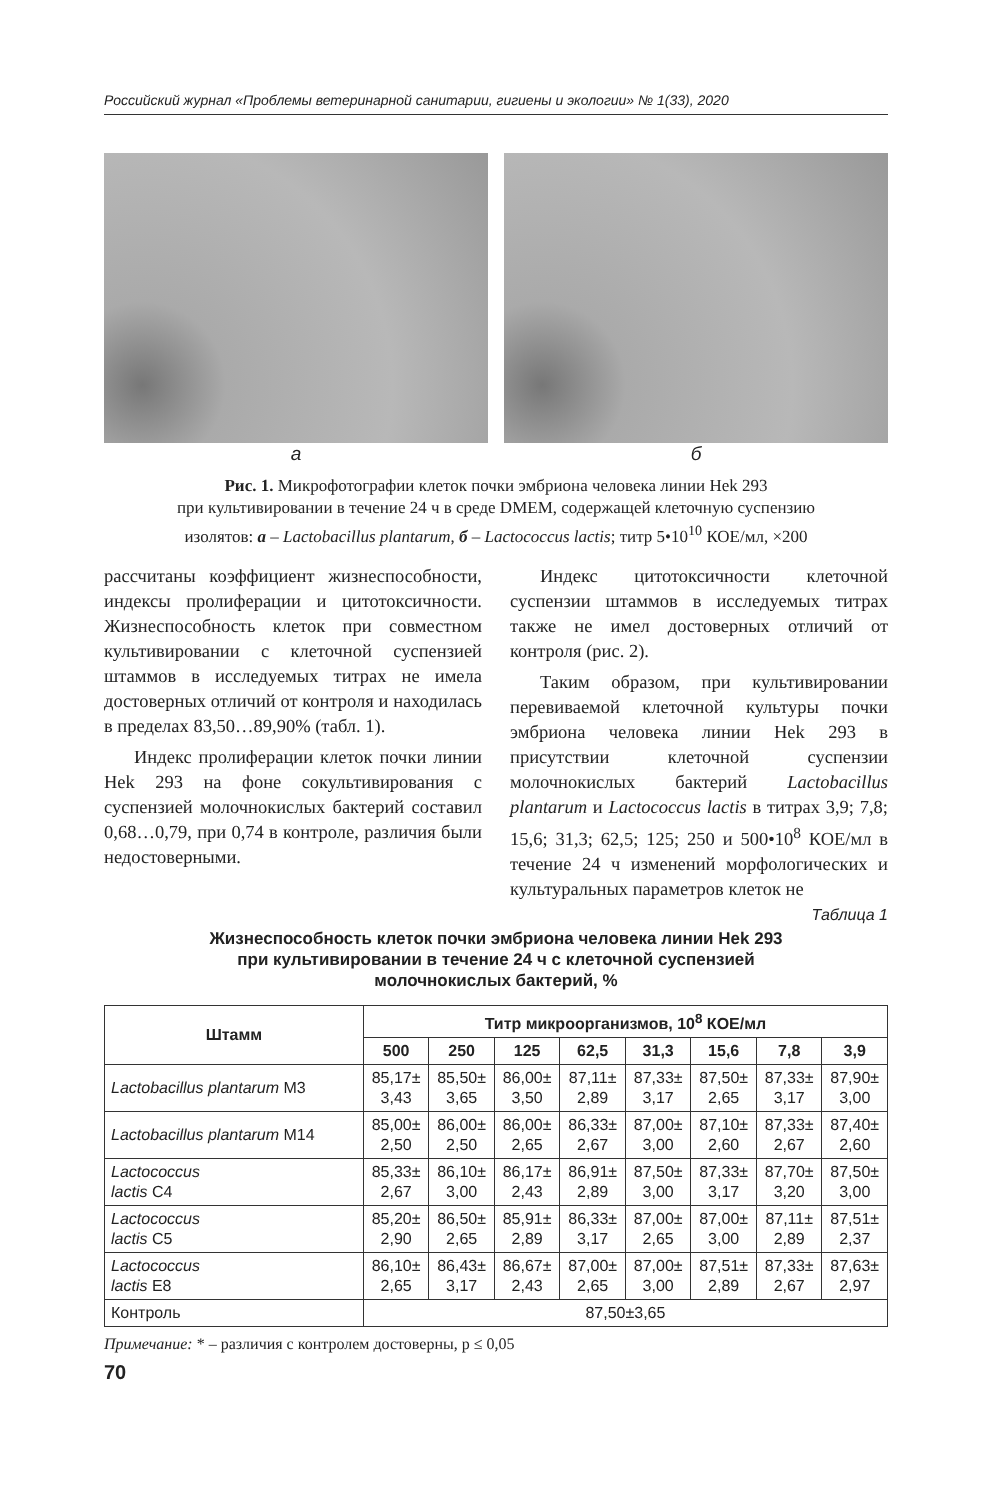Российский журнал «Проблемы ветеринарной санитарии, гигиены и экологии» № 1(33), 2020
а б
Рис. 1. Микрофотографии клеток почки эмбриона человека линии Hek 293
при культивировании в течение 24 ч в среде DMEM, содержащей клеточную суспензию
изолятов: а – Lactobacillus plantarum, б – Lactococcus lactis; титр 5•10<sup>10</sup> КОЕ/мл, ×200
рассчитаны коэффициент жизнеспособности, индексы пролиферации и цитотоксичности. Жизнеспособность клеток при совместном культивировании с клеточной суспензией штаммов в исследуемых титрах не имела достоверных отличий от контроля и находилась в пределах 83,50…89,90% (табл. 1).
Индекс пролиферации клеток почки линии Hek 293 на фоне сокультивирования с суспензией молочнокислых бактерий составил 0,68…0,79, при 0,74 в контроле, различия были недостоверными.
Индекс цитотоксичности клеточной суспензии штаммов в исследуемых титрах также не имел достоверных отличий от контроля (рис. 2).
Таким образом, при культивировании перевиваемой клеточной культуры почки эмбриона человека линии Hek 293 в присутствии клеточной суспензии молочнокислых бактерий Lactobacillus plantarum и Lactococcus lactis в титрах 3,9; 7,8; 15,6; 31,3; 62,5; 125; 250 и 500•10<sup>8</sup> КОЕ/мл в течение 24 ч изменений морфологических и культуральных параметров клеток не
Таблица 1
Жизнеспособность клеток почки эмбриона человека линии Hek 293
при культивировании в течение 24 ч с клеточной суспензией
молочнокислых бактерий, %
| Штамм | Титр микроорганизмов, 10<sup>8</sup> КОЕ/мл | | | | | | | |
| --- | --- | --- | --- | --- | --- | --- | --- | --- |
| | 500 | 250 | 125 | 62,5 | 31,3 | 15,6 | 7,8 | 3,9 |
| Lactobacillus plantarum M3 | 85,17± 3,43 | 85,50± 3,65 | 86,00± 3,50 | 87,11± 2,89 | 87,33± 3,17 | 87,50± 2,65 | 87,33± 3,17 | 87,90± 3,00 |
| Lactobacillus plantarum M14 | 85,00± 2,50 | 86,00± 2,50 | 86,00± 2,65 | 86,33± 2,67 | 87,00± 3,00 | 87,10± 2,60 | 87,33± 2,67 | 87,40± 2,60 |
| Lactococcus lactis C4 | 85,33± 2,67 | 86,10± 3,00 | 86,17± 2,43 | 86,91± 2,89 | 87,50± 3,00 | 87,33± 3,17 | 87,70± 3,20 | 87,50± 3,00 |
| Lactococcus lactis C5 | 85,20± 2,90 | 86,50± 2,65 | 85,91± 2,89 | 86,33± 3,17 | 87,00± 2,65 | 87,00± 3,00 | 87,11± 2,89 | 87,51± 2,37 |
| Lactococcus lactis E8 | 86,10± 2,65 | 86,43± 3,17 | 86,67± 2,43 | 87,00± 2,65 | 87,00± 3,00 | 87,51± 2,89 | 87,33± 2,67 | 87,63± 2,97 |
| Контроль | 87,50±3,65 | | | | | | | |
Примечание: * – различия с контролем достоверны, р ≤ 0,05
70